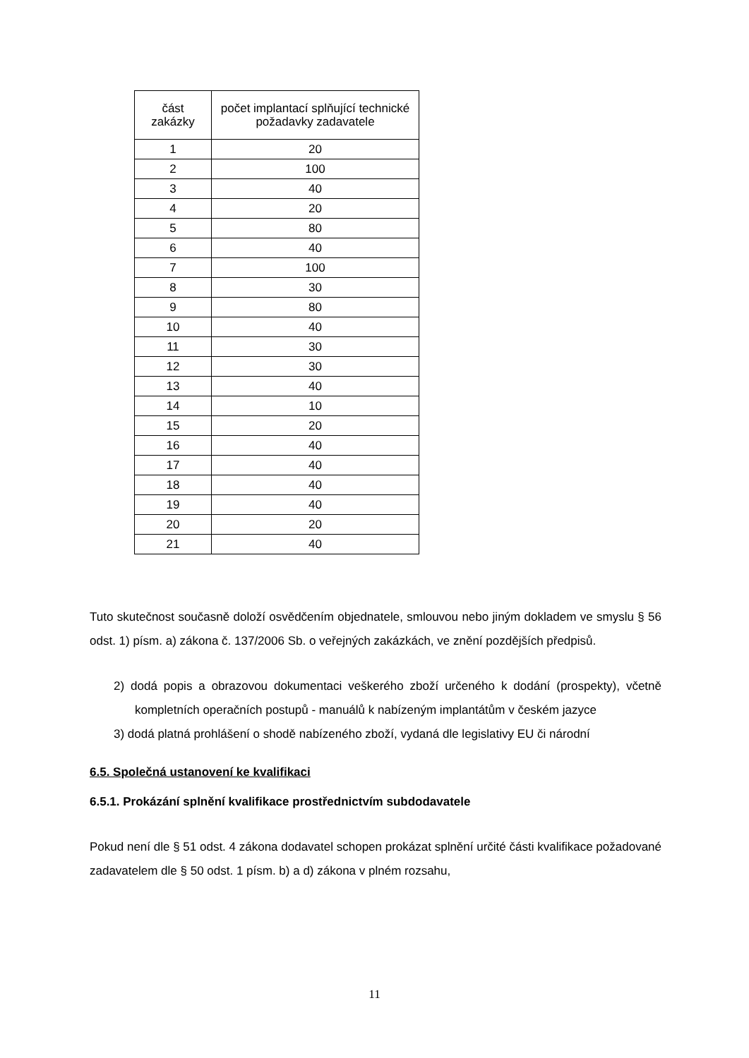| část zakázky | počet implantací splňující technické požadavky zadavatele |
| --- | --- |
| 1 | 20 |
| 2 | 100 |
| 3 | 40 |
| 4 | 20 |
| 5 | 80 |
| 6 | 40 |
| 7 | 100 |
| 8 | 30 |
| 9 | 80 |
| 10 | 40 |
| 11 | 30 |
| 12 | 30 |
| 13 | 40 |
| 14 | 10 |
| 15 | 20 |
| 16 | 40 |
| 17 | 40 |
| 18 | 40 |
| 19 | 40 |
| 20 | 20 |
| 21 | 40 |
Tuto skutečnost současně doloží osvědčením objednatele, smlouvou nebo jiným dokladem ve smyslu § 56 odst. 1) písm. a) zákona č. 137/2006 Sb. o veřejných zakázkách, ve znění pozdějších předpisů.
2) dodá popis a obrazovou dokumentaci veškerého zboží určeného k dodání (prospekty), včetně kompletních operačních postupů - manuálů k nabízeným implantátům v českém jazyce
3) dodá platná prohlášení o shodě nabízeného zboží, vydaná dle legislativy EU či národní
6.5. Společná ustanovení ke kvalifikaci
6.5.1. Prokázání splnění kvalifikace prostřednictvím subdodavatele
Pokud není dle § 51 odst. 4 zákona dodavatel schopen prokázat splnění určité části kvalifikace požadované zadavatelem dle § 50 odst. 1 písm. b) a d) zákona v plném rozsahu,
11